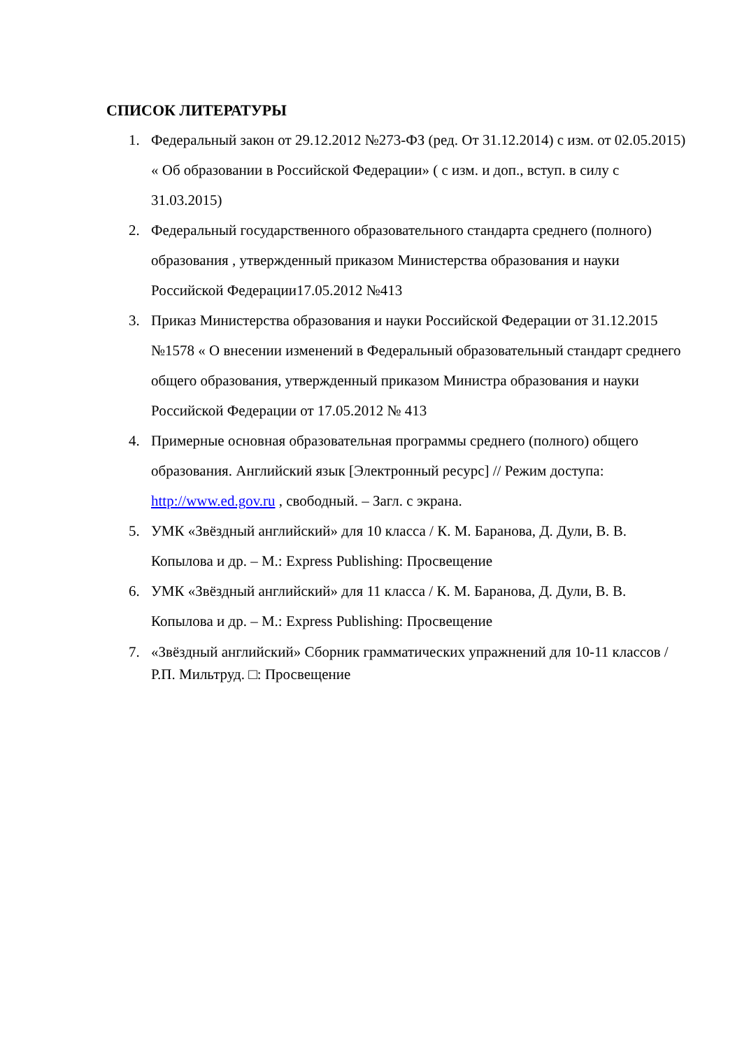СПИСОК ЛИТЕРАТУРЫ
1. Федеральный закон от 29.12.2012 №273-ФЗ (ред. От 31.12.2014) с изм. от 02.05.2015) « Об образовании в Российской Федерации» ( с изм. и доп., вступ. в силу с 31.03.2015)
2. Федеральный государственного образовательного стандарта среднего (полного) образования , утвержденный приказом Министерства образования и науки Российской Федерации17.05.2012 №413
3. Приказ Министерства образования и науки Российской Федерации от 31.12.2015 №1578 « О внесении изменений в Федеральный образовательный стандарт среднего общего образования, утвержденный приказом Министра образования и науки Российской Федерации от 17.05.2012 № 413
4. Примерные основная образовательная программы среднего (полного) общего образования. Английский язык [Электронный ресурс] // Режим доступа: http://www.ed.gov.ru , свободный. – Загл. с экрана.
5. УМК «Звёздный английский» для 10 класса / К. М. Баранова, Д. Дули, В. В. Копылова и др. – М.: Express Publishing: Просвещение
6. УМК «Звёздный английский» для 11 класса / К. М. Баранова, Д. Дули, В. В. Копылова и др. – М.: Express Publishing: Просвещение
7. «Звёздный английский» Сборник грамматических упражнений для 10-11 классов / Р.П. Мильтруд. □: Просвещение